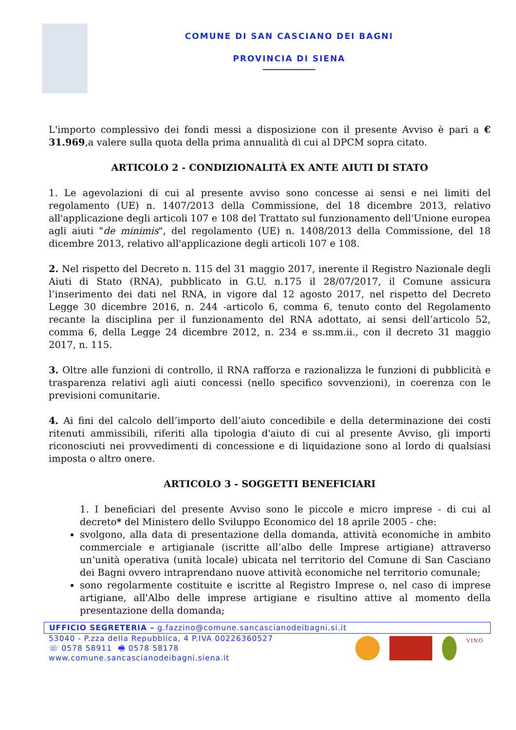COMUNE DI SAN CASCIANO DEI BAGNI
PROVINCIA DI SIENA
L'importo complessivo dei fondi messi a disposizione con il presente Avviso è pari a € 31.969,a valere sulla quota della prima annualità di cui al DPCM sopra citato.
ARTICOLO 2 - CONDIZIONALITÀ EX ANTE AIUTI DI STATO
1. Le agevolazioni di cui al presente avviso sono concesse ai sensi e nei limiti del regolamento (UE) n. 1407/2013 della Commissione, del 18 dicembre 2013, relativo all'applicazione degli articoli 107 e 108 del Trattato sul funzionamento dell'Unione europea agli aiuti "de minimis", del regolamento (UE) n. 1408/2013 della Commissione, del 18 dicembre 2013, relativo all'applicazione degli articoli 107 e 108.
2. Nel rispetto del Decreto n. 115 del 31 maggio 2017, inerente il Registro Nazionale degli Aiuti di Stato (RNA), pubblicato in G.U. n.175 il 28/07/2017, il Comune assicura l’inserimento dei dati nel RNA, in vigore dal 12 agosto 2017, nel rispetto del Decreto Legge 30 dicembre 2016, n. 244 -articolo 6, comma 6, tenuto conto del Regolamento recante la disciplina per il funzionamento del RNA adottato, ai sensi dell’articolo 52, comma 6, della Legge 24 dicembre 2012, n. 234 e ss.mm.ii., con il decreto 31 maggio 2017, n. 115.
3. Oltre alle funzioni di controllo, il RNA rafforza e razionalizza le funzioni di pubblicità e trasparenza relativi agli aiuti concessi (nello specifico sovvenzioni), in coerenza con le previsioni comunitarie.
4. Ai fini del calcolo dell’importo dell’aiuto concedibile e della determinazione dei costi ritenuti ammissibili, riferiti alla tipologia d'aiuto di cui al presente Avviso, gli importi riconosciuti nei provvedimenti di concessione e di liquidazione sono al lordo di qualsiasi imposta o altro onere.
ARTICOLO 3 - SOGGETTI BENEFICIARI
1. I beneficiari del presente Avviso sono le piccole e micro imprese - di cui al decreto* del Ministero dello Sviluppo Economico del 18 aprile 2005 - che:
svolgono, alla data di presentazione della domanda, attività economiche in ambito commerciale e artigianale (iscritte all’albo delle Imprese artigiane) attraverso un’unità operativa (unità locale) ubicata nel territorio del Comune di San Casciano dei Bagni ovvero intraprendano nuove attività economiche nel territorio comunale;
sono regolarmente costituite e iscritte al Registro Imprese o, nel caso di imprese artigiane, all'Albo delle imprese artigiane e risultino attive al momento della presentazione della domanda;
UFFICIO SEGRETERIA – g.fazzino@comune.sancascianodeibagni.si.it
53040 - P.zza della Repubblica, 4 P.IVA 00226360527
☏ 0578 58911 🖷 0578 58178
www.comune.sancascianodeibagni.siena.it
VINO